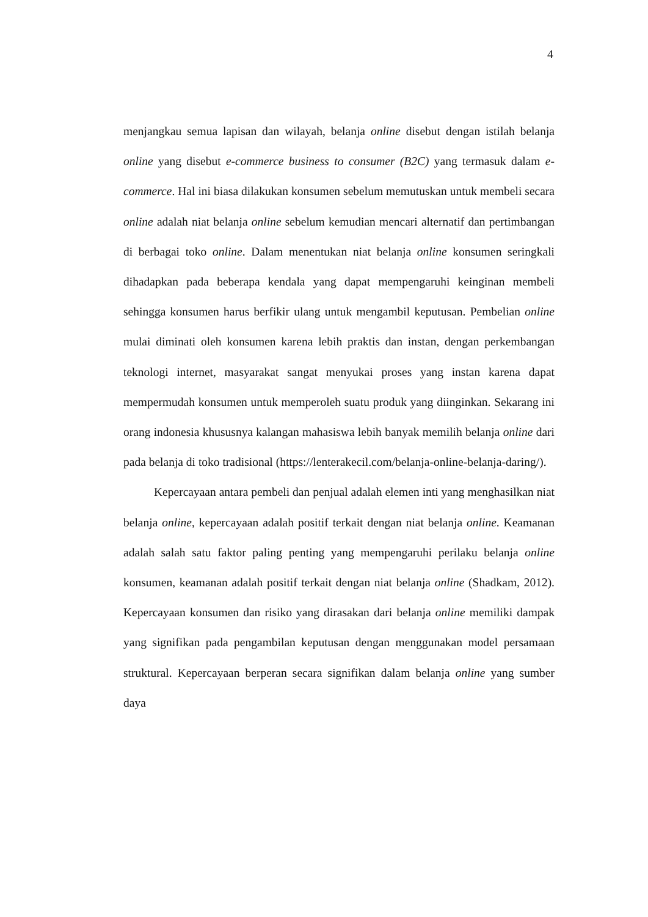4
menjangkau semua lapisan dan wilayah, belanja online disebut dengan istilah belanja online yang disebut e-commerce business to consumer (B2C) yang termasuk dalam e-commerce. Hal ini biasa dilakukan konsumen sebelum memutuskan untuk membeli secara online adalah niat belanja online sebelum kemudian mencari alternatif dan pertimbangan di berbagai toko online. Dalam menentukan niat belanja online konsumen seringkali dihadapkan pada beberapa kendala yang dapat mempengaruhi keinginan membeli sehingga konsumen harus berfikir ulang untuk mengambil keputusan. Pembelian online mulai diminati oleh konsumen karena lebih praktis dan instan, dengan perkembangan teknologi internet, masyarakat sangat menyukai proses yang instan karena dapat mempermudah konsumen untuk memperoleh suatu produk yang diinginkan. Sekarang ini orang indonesia khususnya kalangan mahasiswa lebih banyak memilih belanja online dari pada belanja di toko tradisional (https://lenterakecil.com/belanja-online-belanja-daring/).
Kepercayaan antara pembeli dan penjual adalah elemen inti yang menghasilkan niat belanja online, kepercayaan adalah positif terkait dengan niat belanja online. Keamanan adalah salah satu faktor paling penting yang mempengaruhi perilaku belanja online konsumen, keamanan adalah positif terkait dengan niat belanja online (Shadkam, 2012). Kepercayaan konsumen dan risiko yang dirasakan dari belanja online memiliki dampak yang signifikan pada pengambilan keputusan dengan menggunakan model persamaan struktural. Kepercayaan berperan secara signifikan dalam belanja online yang sumber daya